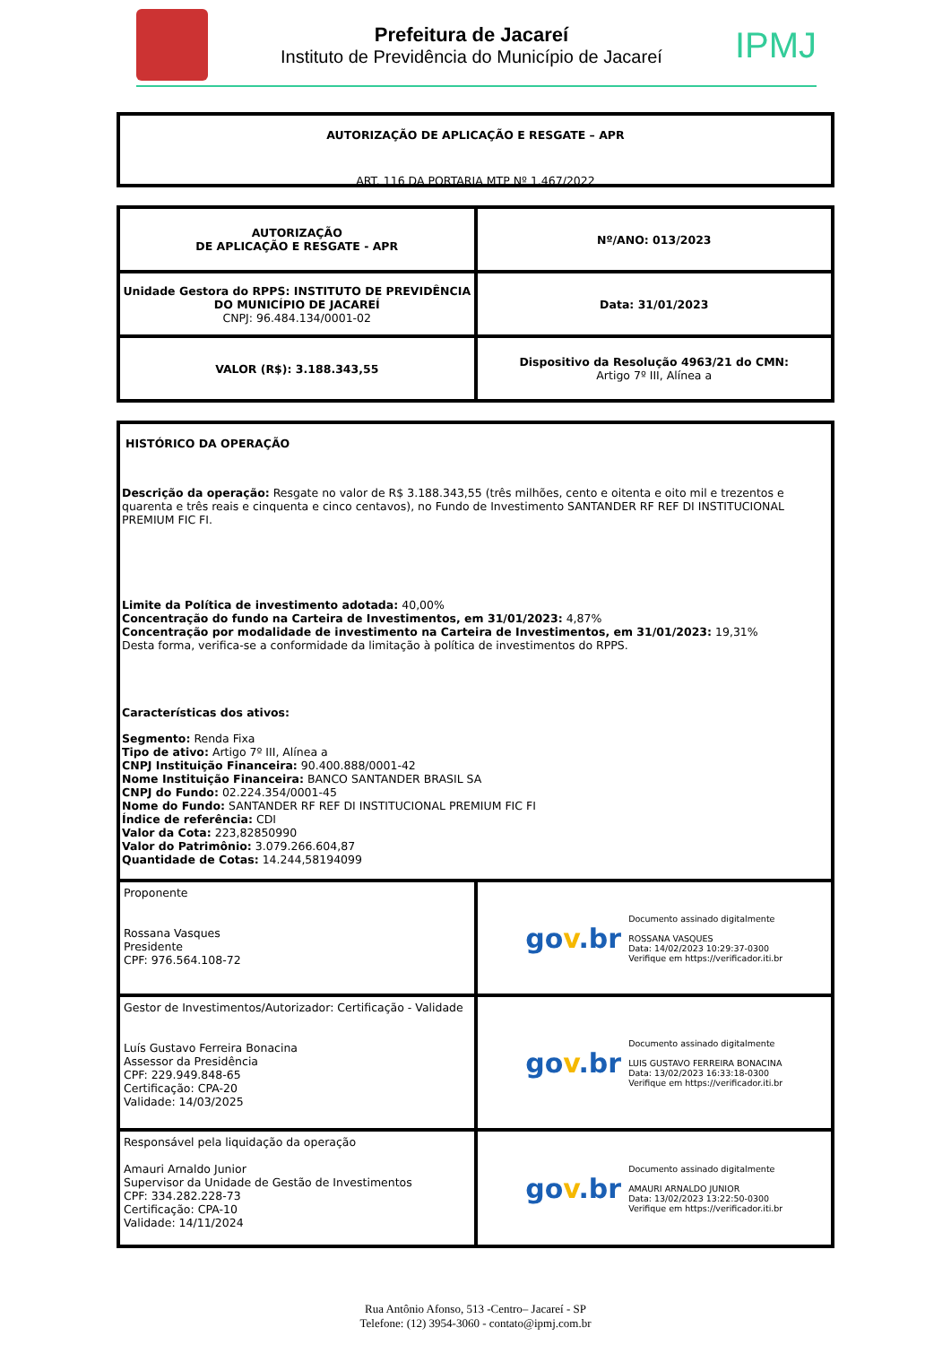Prefeitura de Jacareí
Instituto de Previdência do Município de Jacareí
IPMJ
AUTORIZAÇÃO DE APLICAÇÃO E RESGATE – APR
ART. 116 DA PORTARIA MTP Nº 1.467/2022
| AUTORIZAÇÃO DE APLICAÇÃO E RESGATE - APR | Nº/ANO: 013/2023 |
| Unidade Gestora do RPPS: INSTITUTO DE PREVIDÊNCIA DO MUNICÍPIO DE JACAREÍ CNPJ: 96.484.134/0001-02 | Data: 31/01/2023 |
| VALOR (R$): 3.188.343,55 | Dispositivo da Resolução 4963/21 do CMN: Artigo 7º III, Alínea a |
| HISTÓRICO DA OPERAÇÃO Descrição da operação: Resgate no valor de R$ 3.188.343,55 (três milhões, cento e oitenta e oito mil e trezentos e quarenta e três reais e cinquenta e cinco centavos), no Fundo de Investimento SANTANDER RF REF DI INSTITUCIONAL PREMIUM FIC FI. Limite da Política de investimento adotada: 40,00% Concentração do fundo na Carteira de Investimentos, em 31/01/2023: 4,87% Concentração por modalidade de investimento na Carteira de Investimentos, em 31/01/2023: 19,31% Desta forma, verifica-se a conformidade da limitação à política de investimentos do RPPS. Características dos ativos: Segmento: Renda Fixa Tipo de ativo: Artigo 7º III, Alínea a CNPJ Instituição Financeira: 90.400.888/0001-42 Nome Instituição Financeira: BANCO SANTANDER BRASIL SA CNPJ do Fundo: 02.224.354/0001-45 Nome do Fundo: SANTANDER RF REF DI INSTITUCIONAL PREMIUM FIC FI Índice de referência: CDI Valor da Cota: 223,82850990 Valor do Patrimônio: 3.079.266.604,87 Quantidade de Cotas: 14.244,58194099 | |
| Proponente Rossana Vasques Presidente CPF: 976.564.108-72 | go v .br Documento assinado digitalmente ROSSANA VASQUES Data: 14/02/2023 10:29:37-0300 Verifique em https://verificador.iti.br |
| Gestor de Investimentos/Autorizador: Certificação - Validade Luís Gustavo Ferreira Bonacina Assessor da Presidência CPF: 229.949.848-65 Certificação: CPA-20 Validade: 14/03/2025 | go v .br Documento assinado digitalmente LUIS GUSTAVO FERREIRA BONACINA Data: 13/02/2023 16:33:18-0300 Verifique em https://verificador.iti.br |
| Responsável pela liquidação da operação Amauri Arnaldo Junior Supervisor da Unidade de Gestão de Investimentos CPF: 334.282.228-73 Certificação: CPA-10 Validade: 14/11/2024 | go v .br Documento assinado digitalmente AMAURI ARNALDO JUNIOR Data: 13/02/2023 13:22:50-0300 Verifique em https://verificador.iti.br |
Rua Antônio Afonso, 513 -Centro– Jacareí - SP
Telefone: (12) 3954-3060 - contato@ipmj.com.br